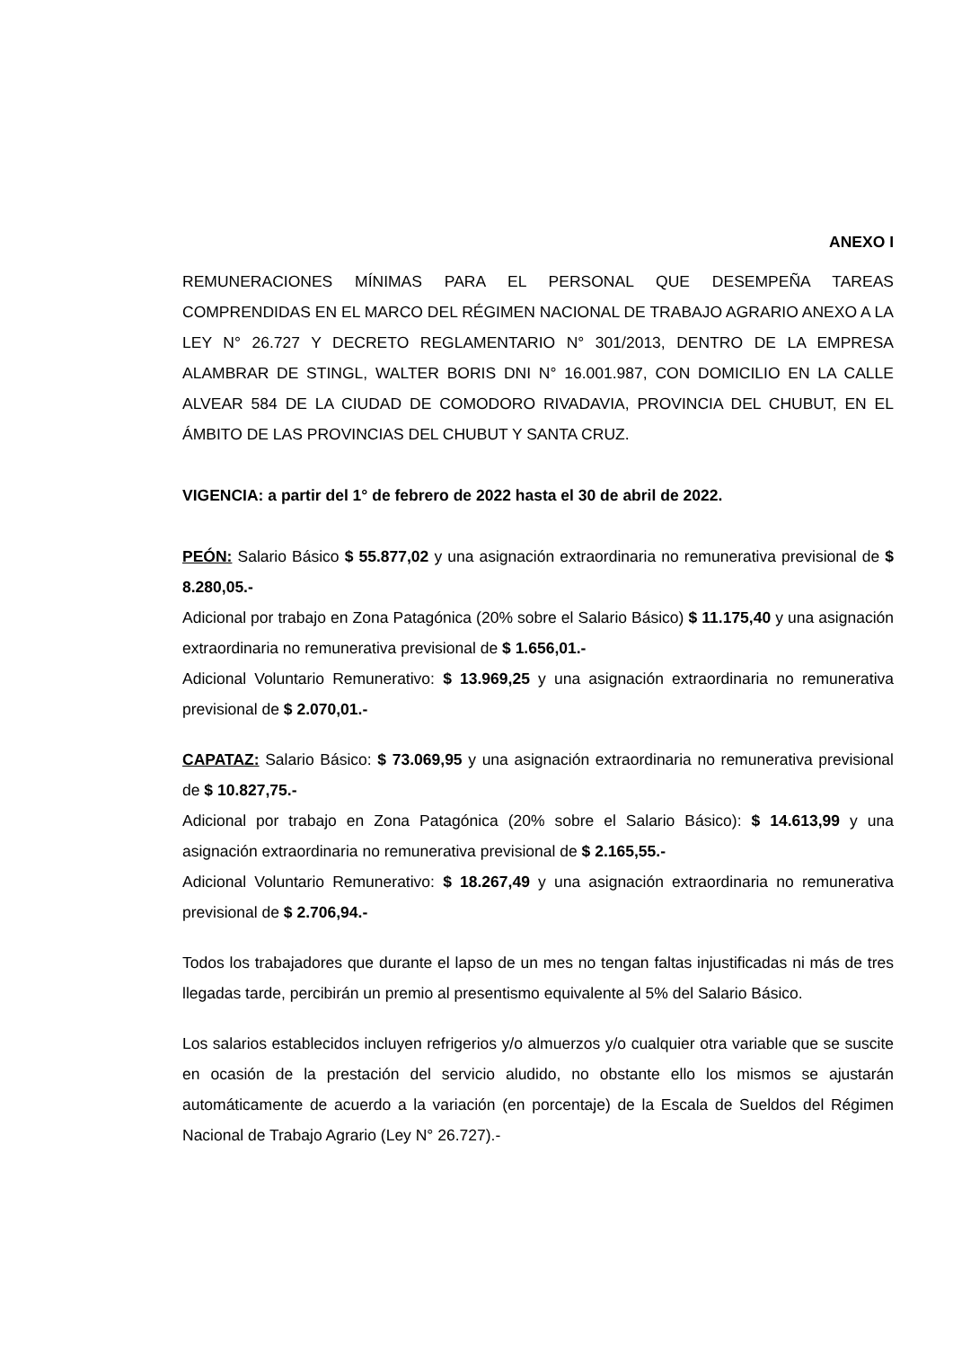ANEXO I
REMUNERACIONES MÍNIMAS PARA EL PERSONAL QUE DESEMPEÑA TAREAS COMPRENDIDAS EN EL MARCO DEL RÉGIMEN NACIONAL DE TRABAJO AGRARIO ANEXO A LA LEY N° 26.727 Y DECRETO REGLAMENTARIO N° 301/2013, DENTRO DE LA EMPRESA ALAMBRAR DE STINGL, WALTER BORIS DNI N° 16.001.987, CON DOMICILIO EN LA CALLE ALVEAR 584 DE LA CIUDAD DE COMODORO RIVADAVIA, PROVINCIA DEL CHUBUT, EN EL ÁMBITO DE LAS PROVINCIAS DEL CHUBUT Y SANTA CRUZ.
VIGENCIA: a partir del 1° de febrero de 2022 hasta el 30 de abril de 2022.
PEÓN: Salario Básico $ 55.877,02 y una asignación extraordinaria no remunerativa previsional de $ 8.280,05.-
Adicional por trabajo en Zona Patagónica (20% sobre el Salario Básico) $ 11.175,40 y una asignación extraordinaria no remunerativa previsional de $ 1.656,01.-
Adicional Voluntario Remunerativo: $ 13.969,25 y una asignación extraordinaria no remunerativa previsional de $ 2.070,01.-
CAPATAZ: Salario Básico: $ 73.069,95 y una asignación extraordinaria no remunerativa previsional de $ 10.827,75.-
Adicional por trabajo en Zona Patagónica (20% sobre el Salario Básico): $ 14.613,99 y una asignación extraordinaria no remunerativa previsional de $ 2.165,55.-
Adicional Voluntario Remunerativo: $ 18.267,49 y una asignación extraordinaria no remunerativa previsional de $ 2.706,94.-
Todos los trabajadores que durante el lapso de un mes no tengan faltas injustificadas ni más de tres llegadas tarde, percibirán un premio al presentismo equivalente al 5% del Salario Básico.
Los salarios establecidos incluyen refrigerios y/o almuerzos y/o cualquier otra variable que se suscite en ocasión de la prestación del servicio aludido, no obstante ello los mismos se ajustarán automáticamente de acuerdo a la variación (en porcentaje) de la Escala de Sueldos del Régimen Nacional de Trabajo Agrario (Ley N° 26.727).-